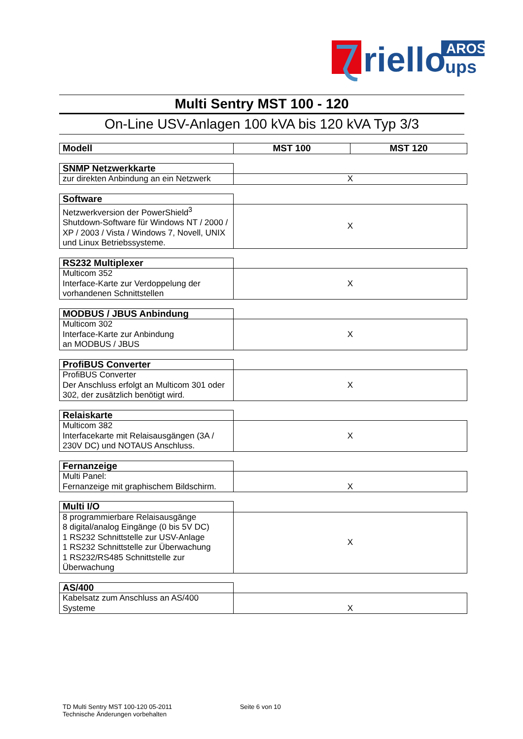riello
AROS
ups
Multi Sentry MST 100 - 120
On-Line USV-Anlagen 100 kVA bis 120 kVA Typ 3/3
| Modell | MST 100 | MST 120 |
| --- | --- | --- |
| SNMP Netzwerkkarte | | |
| zur direkten Anbindung an ein Netzwerk | X | |
| Software | | |
| Netzwerkversion der PowerShield<sup>3</sup> Shutdown-Software für Windows NT / 2000 / XP / 2003 / Vista / Windows 7, Novell, UNIX und Linux Betriebssysteme. | X | |
| RS232 Multiplexer | | |
| Multicom 352 Interface-Karte zur Verdoppelung der vorhandenen Schnittstellen | X | |
| MODBUS / JBUS Anbindung | | |
| Multicom 302 Interface-Karte zur Anbindung an MODBUS / JBUS | X | |
| ProfiBUS Converter | | |
| ProfiBUS Converter Der Anschluss erfolgt an Multicom 301 oder 302, der zusätzlich benötigt wird. | X | |
| Relaiskarte | | |
| Multicom 382 Interfacekarte mit Relaisausgängen (3A / 230V DC) und NOTAUS Anschluss. | X | |
| Fernanzeige | | |
| Multi Panel: Fernanzeige mit graphischem Bildschirm. | X | |
| Multi I/O | | |
| 8 programmierbare Relaisausgänge 8 digital/analog Eingänge (0 bis 5V DC) 1 RS232 Schnittstelle zur USV-Anlage 1 RS232 Schnittstelle zur Überwachung 1 RS232/RS485 Schnittstelle zur Überwachung | X | |
| AS/400 | | |
| Kabelsatz zum Anschluss an AS/400 Systeme | X | |
TD Multi Sentry MST 100-120 05-2011
Technische Änderungen vorbehalten
Seite 6 von 10